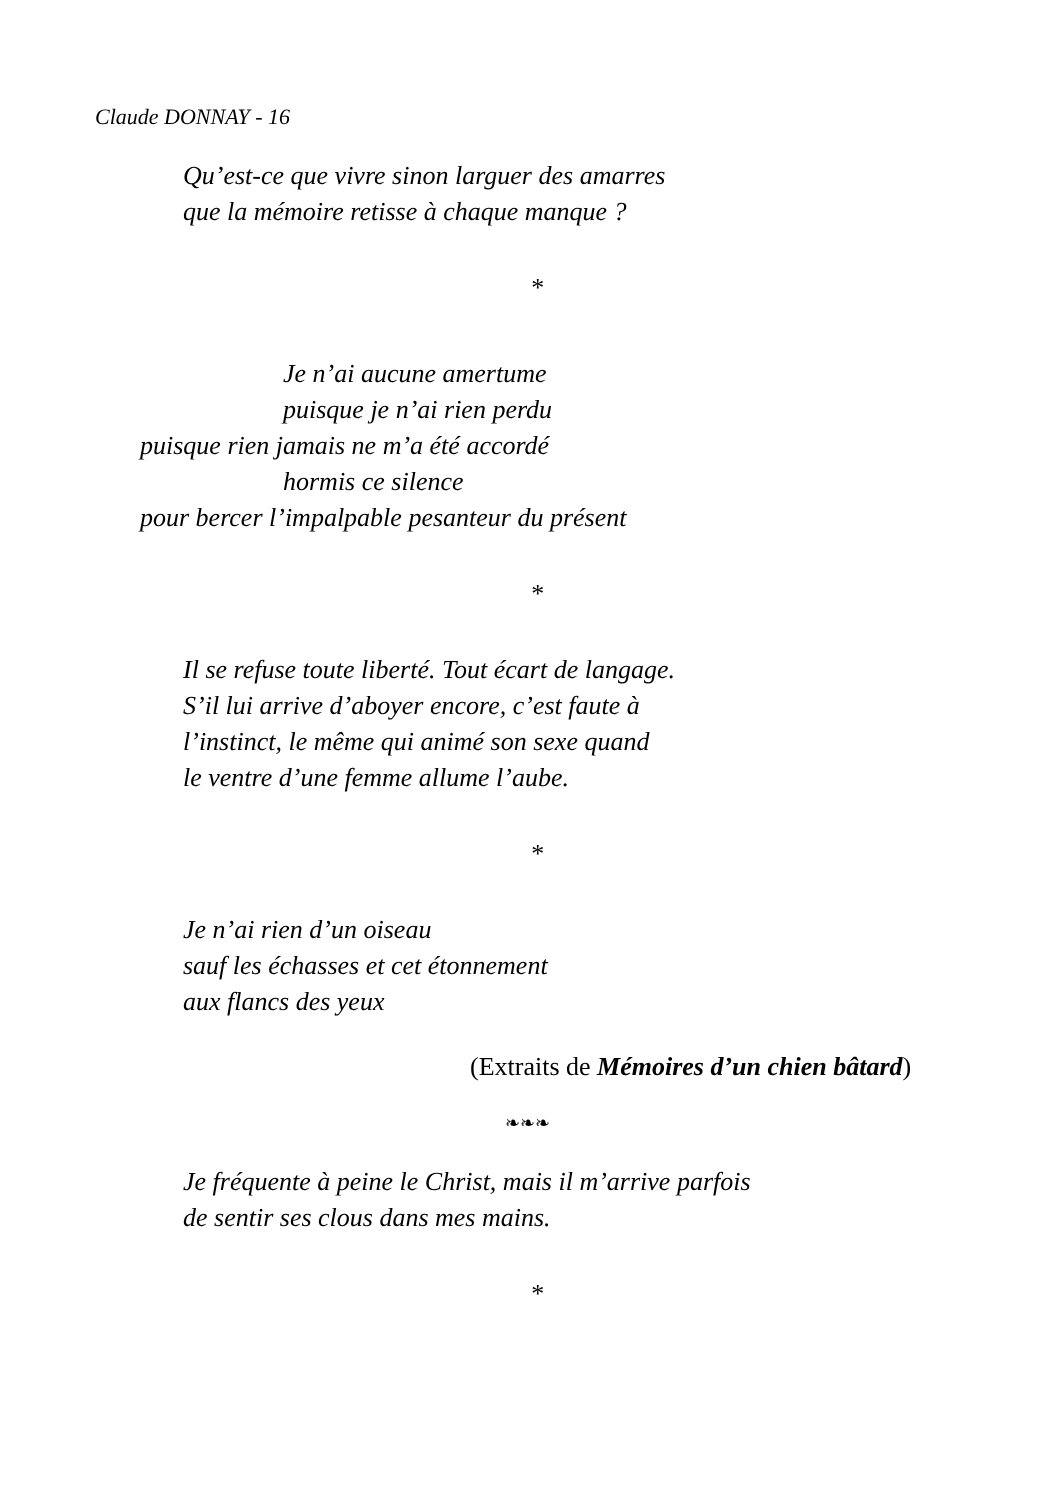Claude DONNAY - 16
Qu’est-ce que vivre sinon larguer des amarres
que la mémoire retisse à chaque manque ?
*
Je n’ai aucune amertume
puisque je n’ai rien perdu
puisque rien jamais ne m’a été accordé
hormis ce silence
pour bercer l’impalpable pesanteur du présent
*
Il se refuse toute liberté. Tout écart de langage.
S’il lui arrive d’aboyer encore, c’est faute à
l’instinct, le même qui animé son sexe quand
le ventre d’une femme allume l’aube.
*
Je n’ai rien d’un oiseau
sauf les échasses et cet étonnement
aux flancs des yeux
(Extraits de Mémoires d’un chien bâtard)
❧❧❧
Je fréquente à peine le Christ, mais il m’arrive parfois
de sentir ses clous dans mes mains.
*